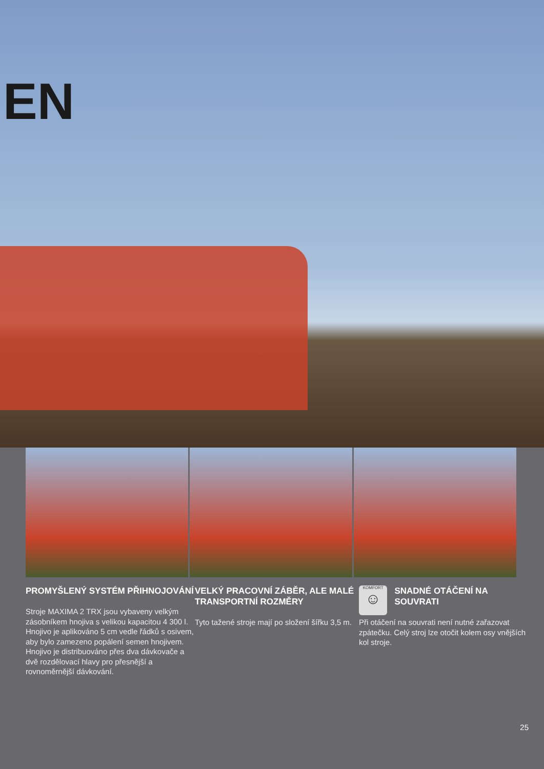EN
PROMYŠLENÝ SYSTÉM PŘIHNOJOVÁNÍ
Stroje MAXIMA 2 TRX jsou vybaveny velkým zásobníkem hnojiva s velikou kapacitou 4 300 l. Hnojivo je aplikováno 5 cm vedle řádků s osivem, aby bylo zamezeno popálení semen hnojivem. Hnojivo je distribuováno přes dva dávkovače a dvě rozdělovací hlavy pro přesnější a rovnoměrnější dávkování.
VELKÝ PRACOVNÍ ZÁBĚR, ALE MALÉ TRANSPORTNÍ ROZMĚRY
Tyto tažené stroje mají po složení šířku 3,5 m.
KOMFORT
☺
SNADNÉ OTÁČENÍ NA SOUVRATI
Při otáčení na souvrati není nutné zařazovat zpátečku. Celý stroj lze otočit kolem osy vnějších kol stroje.
25